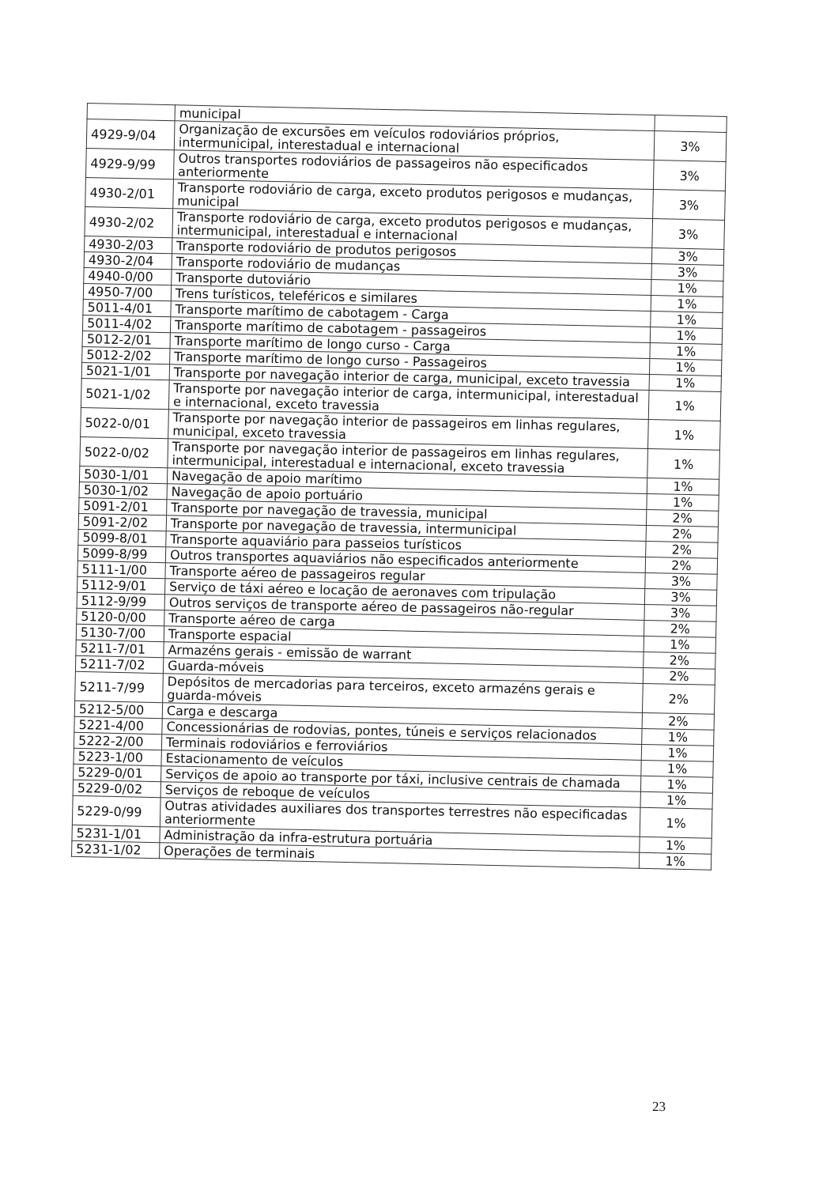| | municipal | |
| 4929-9/04 | Organização de excursões em veículos rodoviários próprios, intermunicipal, interestadual e internacional | 3% |
| 4929-9/99 | Outros transportes rodoviários de passageiros não especificados anteriormente | 3% |
| 4930-2/01 | Transporte rodoviário de carga, exceto produtos perigosos e mudanças, municipal | 3% |
| 4930-2/02 | Transporte rodoviário de carga, exceto produtos perigosos e mudanças, intermunicipal, interestadual e internacional | 3% |
| 4930-2/03 | Transporte rodoviário de produtos perigosos | 3% |
| 4930-2/04 | Transporte rodoviário de mudanças | 3% |
| 4940-0/00 | Transporte dutoviário | 1% |
| 4950-7/00 | Trens turísticos, teleféricos e similares | 1% |
| 5011-4/01 | Transporte marítimo de cabotagem - Carga | 1% |
| 5011-4/02 | Transporte marítimo de cabotagem - passageiros | 1% |
| 5012-2/01 | Transporte marítimo de longo curso - Carga | 1% |
| 5012-2/02 | Transporte marítimo de longo curso - Passageiros | 1% |
| 5021-1/01 | Transporte por navegação interior de carga, municipal, exceto travessia | 1% |
| 5021-1/02 | Transporte por navegação interior de carga, intermunicipal, interestadual e internacional, exceto travessia | 1% |
| 5022-0/01 | Transporte por navegação interior de passageiros em linhas regulares, municipal, exceto travessia | 1% |
| 5022-0/02 | Transporte por navegação interior de passageiros em linhas regulares, intermunicipal, interestadual e internacional, exceto travessia | 1% |
| 5030-1/01 | Navegação de apoio marítimo | 1% |
| 5030-1/02 | Navegação de apoio portuário | 1% |
| 5091-2/01 | Transporte por navegação de travessia, municipal | 2% |
| 5091-2/02 | Transporte por navegação de travessia, intermunicipal | 2% |
| 5099-8/01 | Transporte aquaviário para passeios turísticos | 2% |
| 5099-8/99 | Outros transportes aquaviários não especificados anteriormente | 2% |
| 5111-1/00 | Transporte aéreo de passageiros regular | 3% |
| 5112-9/01 | Serviço de táxi aéreo e locação de aeronaves com tripulação | 3% |
| 5112-9/99 | Outros serviços de transporte aéreo de passageiros não-regular | 3% |
| 5120-0/00 | Transporte aéreo de carga | 2% |
| 5130-7/00 | Transporte espacial | 1% |
| 5211-7/01 | Armazéns gerais - emissão de warrant | 2% |
| 5211-7/02 | Guarda-móveis | 2% |
| 5211-7/99 | Depósitos de mercadorias para terceiros, exceto armazéns gerais e guarda-móveis | 2% |
| 5212-5/00 | Carga e descarga | 2% |
| 5221-4/00 | Concessionárias de rodovias, pontes, túneis e serviços relacionados | 1% |
| 5222-2/00 | Terminais rodoviários e ferroviários | 1% |
| 5223-1/00 | Estacionamento de veículos | 1% |
| 5229-0/01 | Serviços de apoio ao transporte por táxi, inclusive centrais de chamada | 1% |
| 5229-0/02 | Serviços de reboque de veículos | 1% |
| 5229-0/99 | Outras atividades auxiliares dos transportes terrestres não especificadas anteriormente | 1% |
| 5231-1/01 | Administração da infra-estrutura portuária | 1% |
| 5231-1/02 | Operações de terminais | 1% |
23